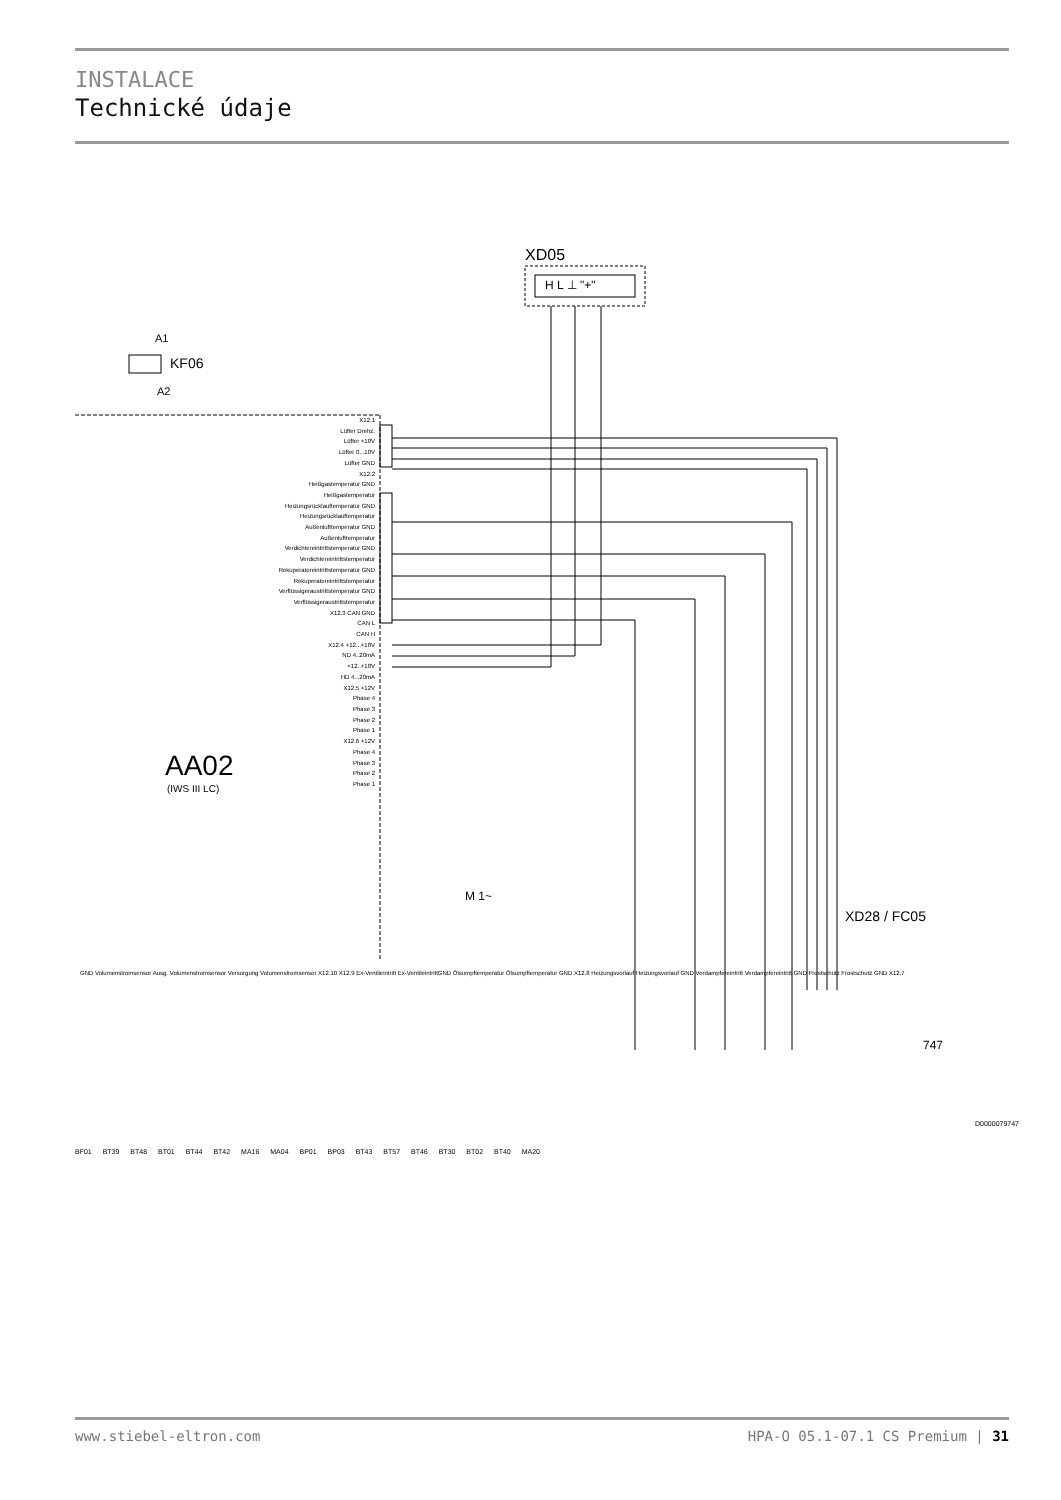INSTALACE
Technické údaje
M 1~
XD05
H L ⊥ "+"
A1
KF06
A2
AA02
(IWS III LC)
X12.1
Lüfter Drehz.
Lüfter +10V
Lüfter 0...10V
Lüfter GND
X12.2
Heißgastemperatur GND
Heißgastemperatur
Heizungsrücklauftemperatur GND
Heizungsrücklauftemperatur
Außenlufttemperatur GND
Außenlufttemperatur
Verdichtereintrittstemperatur GND
Verdichtereintrittstemperatur
Rekuperatoreintrittstemperatur GND
Rekuperatoreintrittstemperatur
Verflüssigeraustrittstemperatur GND
Verflüssigeraustrittstemperatur
X12.3 CAN GND
CAN L
CAN H
X12.4 +12...+18V
ND 4..20mA
+12..+18V
HD 4...20mA
X12.5 +12V
Phase 4
Phase 3
Phase 2
Phase 1
X12.6 +12V
Phase 4
Phase 3
Phase 2
Phase 1
GND Volumenstromsensor Ausg. Volumenstromsensor Versorgung Volumenstromsensor X12.10 X12.9 Ex-Ventileintritt Ex-VentileintrittGND Ölsumpftemperatur Ölsumpftemperatur GND X12.8 Heizungsvorlauf Heizungsvorlauf GND Verdampfereintritt Verdampfereintritt GND Frostschutz Frostschutz GND X12.7
XD28 / FC05
747
BF01 BT39 BT48 BT01 BT44 BT42 MA16 MA04 BP01 BP03 BT43 BT57 BT46 BT30 BT02 BT40 MA20
D0000079747
www.stiebel-eltron.com HPA-O 05.1-07.1 CS Premium | 31